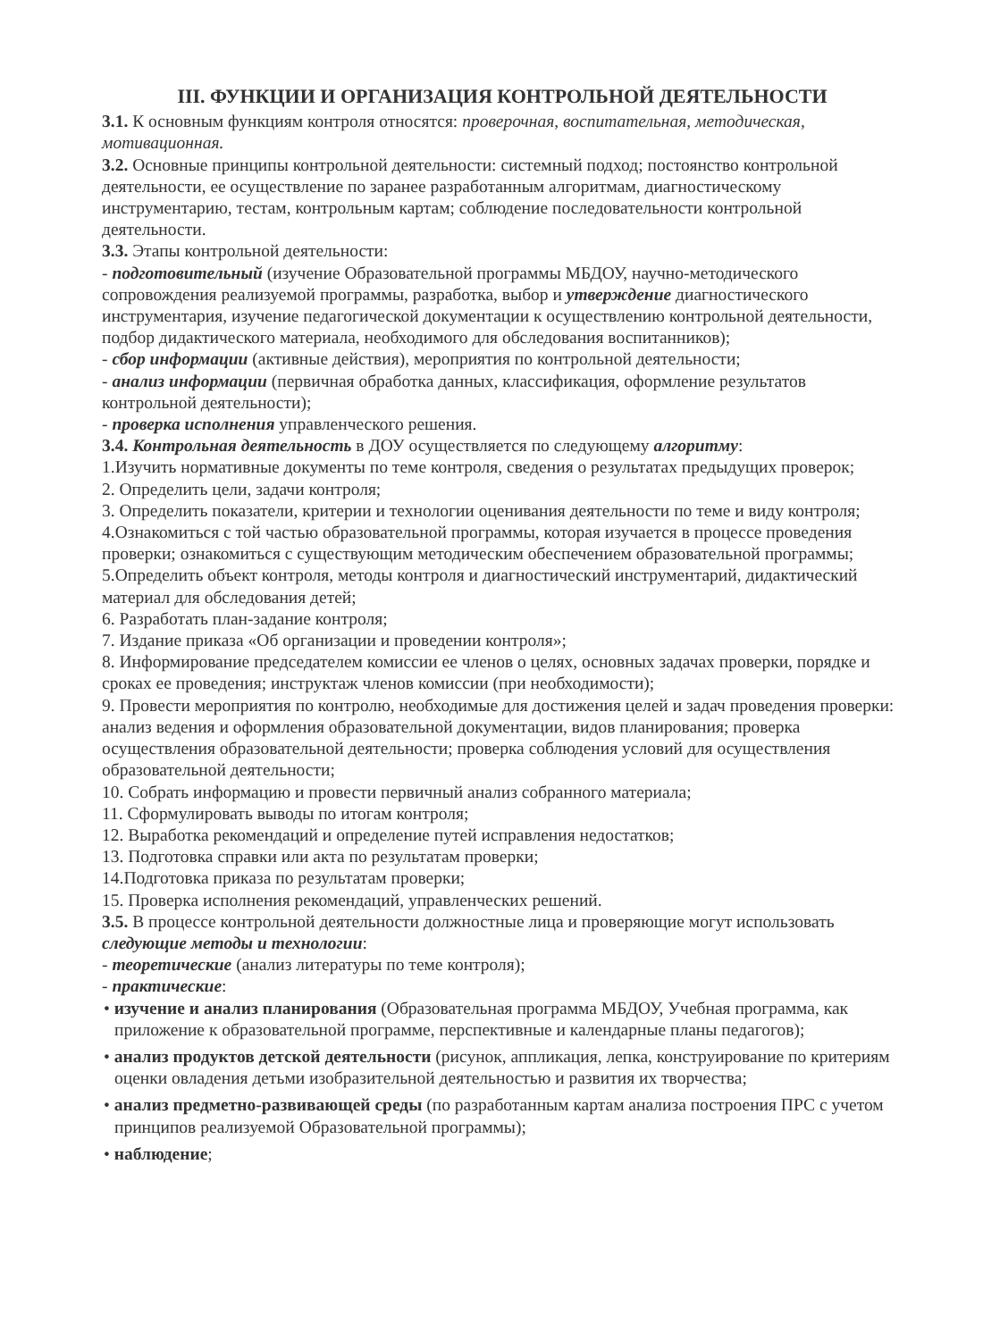III. ФУНКЦИИ И ОРГАНИЗАЦИЯ КОНТРОЛЬНОЙ ДЕЯТЕЛЬНОСТИ
3.1. К основным функциям контроля относятся: проверочная, воспитательная, методическая, мотивационная.
3.2. Основные принципы контрольной деятельности: системный подход; постоянство контрольной деятельности, ее осуществление по заранее разработанным алгоритмам, диагностическому инструментарию, тестам, контрольным картам; соблюдение последовательности контрольной деятельности.
3.3. Этапы контрольной деятельности:
- подготовительный (изучение Образовательной программы МБДОУ, научно-методического сопровождения реализуемой программы, разработка, выбор и утверждение диагностического инструментария, изучение педагогической документации к осуществлению контрольной деятельности, подбор дидактического материала, необходимого для обследования воспитанников);
- сбор информации (активные действия), мероприятия по контрольной деятельности;
- анализ информации (первичная обработка данных, классификация, оформление результатов контрольной деятельности);
- проверка исполнения управленческого решения.
3.4. Контрольная деятельность в ДОУ осуществляется по следующему алгоритму:
1.Изучить нормативные документы по теме контроля, сведения о результатах предыдущих проверок;
2. Определить цели, задачи контроля;
3. Определить показатели, критерии и технологии оценивания деятельности по теме и виду контроля;
4.Ознакомиться с той частью образовательной программы, которая изучается в процессе проведения проверки; ознакомиться с существующим методическим обеспечением образовательной программы;
5.Определить объект контроля, методы контроля и диагностический инструментарий, дидактический материал для обследования детей;
6. Разработать план-задание контроля;
7. Издание приказа «Об организации и проведении контроля»;
8. Информирование председателем комиссии ее членов о целях, основных задачах проверки, порядке и сроках ее проведения; инструктаж членов комиссии (при необходимости);
9. Провести мероприятия по контролю, необходимые для достижения целей и задач проведения проверки: анализ ведения и оформления образовательной документации, видов планирования; проверка осуществления образовательной деятельности; проверка соблюдения условий для осуществления образовательной деятельности;
10. Собрать информацию и провести первичный анализ собранного материала;
11. Сформулировать выводы по итогам контроля;
12. Выработка рекомендаций и определение путей исправления недостатков;
13. Подготовка справки или акта по результатам проверки;
14.Подготовка приказа по результатам проверки;
15. Проверка исполнения рекомендаций, управленческих решений.
3.5. В процессе контрольной деятельности должностные лица и проверяющие могут использовать следующие методы и технологии:
- теоретические (анализ литературы по теме контроля);
- практические:
• изучение и анализ планирования (Образовательная программа МБДОУ, Учебная программа, как приложение к образовательной программе, перспективные и календарные планы педагогов);
• анализ продуктов детской деятельности (рисунок, аппликация, лепка, конструирование по критериям оценки овладения детьми изобразительной деятельностью и развития их творчества;
• анализ предметно-развивающей среды (по разработанным картам анализа построения ПРС с учетом принципов реализуемой Образовательной программы);
• наблюдение;